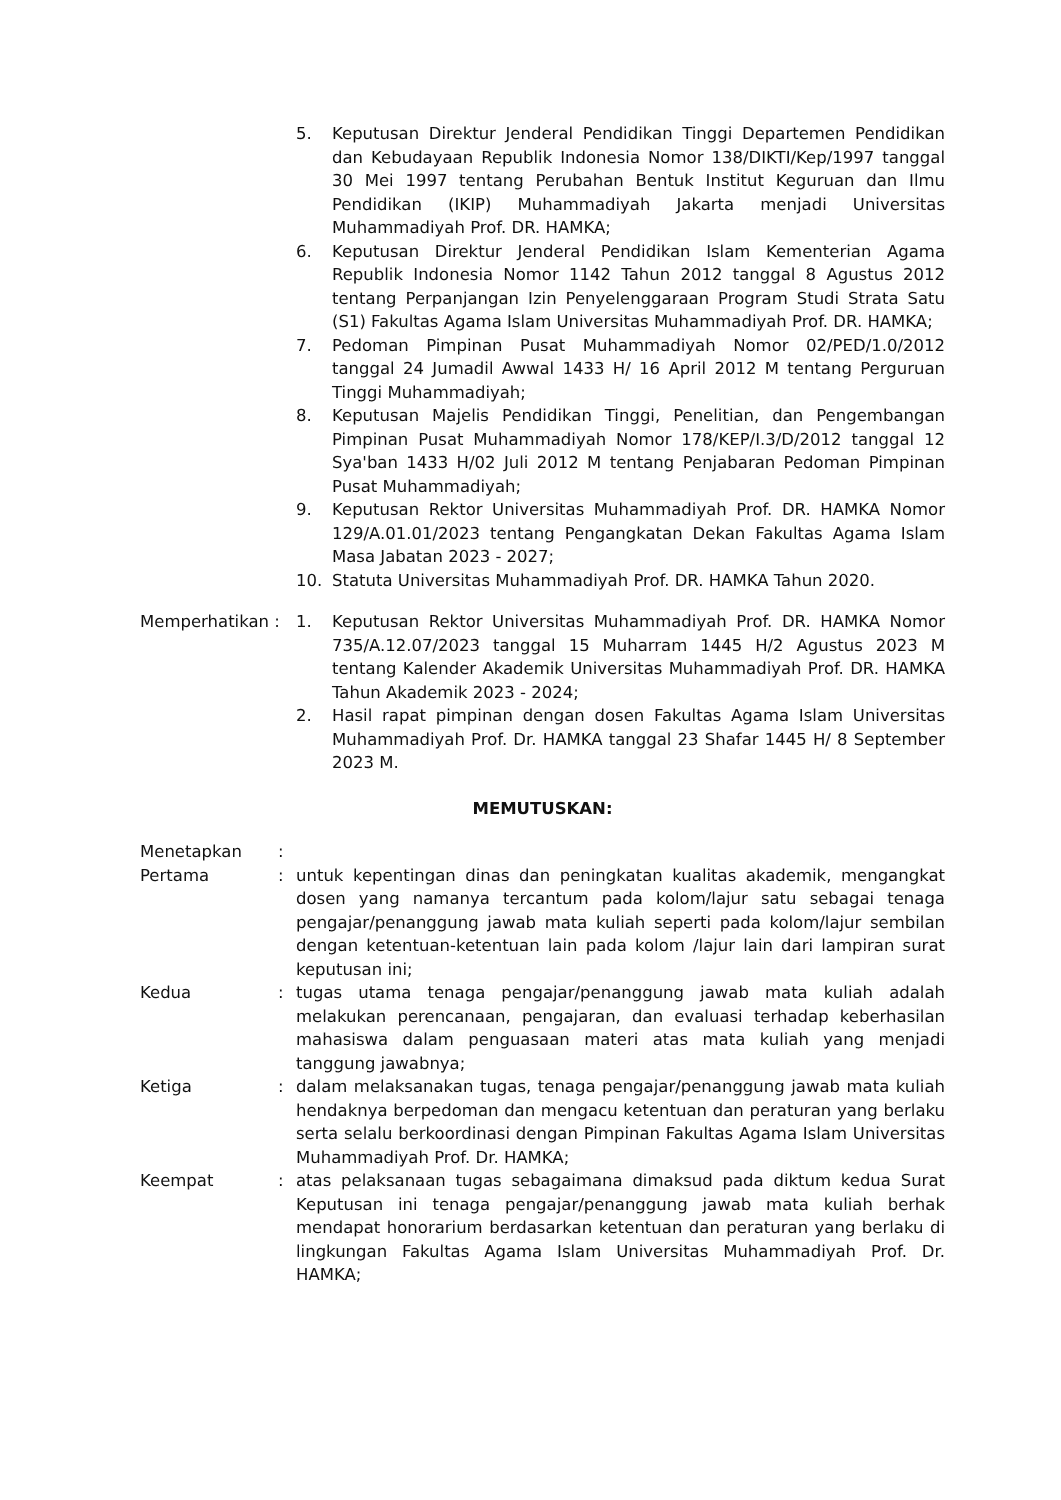5. Keputusan Direktur Jenderal Pendidikan Tinggi Departemen Pendidikan dan Kebudayaan Republik Indonesia Nomor 138/DIKTI/Kep/1997 tanggal 30 Mei 1997 tentang Perubahan Bentuk Institut Keguruan dan Ilmu Pendidikan (IKIP) Muhammadiyah Jakarta menjadi Universitas Muhammadiyah Prof. DR. HAMKA;
6. Keputusan Direktur Jenderal Pendidikan Islam Kementerian Agama Republik Indonesia Nomor 1142 Tahun 2012 tanggal 8 Agustus 2012 tentang Perpanjangan Izin Penyelenggaraan Program Studi Strata Satu (S1) Fakultas Agama Islam Universitas Muhammadiyah Prof. DR. HAMKA;
7. Pedoman Pimpinan Pusat Muhammadiyah Nomor 02/PED/1.0/2012 tanggal 24 Jumadil Awwal 1433 H/ 16 April 2012 M tentang Perguruan Tinggi Muhammadiyah;
8. Keputusan Majelis Pendidikan Tinggi, Penelitian, dan Pengembangan Pimpinan Pusat Muhammadiyah Nomor 178/KEP/I.3/D/2012 tanggal 12 Sya'ban 1433 H/02 Juli 2012 M tentang Penjabaran Pedoman Pimpinan Pusat Muhammadiyah;
9. Keputusan Rektor Universitas Muhammadiyah Prof. DR. HAMKA Nomor 129/A.01.01/2023 tentang Pengangkatan Dekan Fakultas Agama Islam Masa Jabatan 2023 - 2027;
10. Statuta Universitas Muhammadiyah Prof. DR. HAMKA Tahun 2020.
Memperhatikan : 1. Keputusan Rektor Universitas Muhammadiyah Prof. DR. HAMKA Nomor 735/A.12.07/2023 tanggal 15 Muharram 1445 H/2 Agustus 2023 M tentang Kalender Akademik Universitas Muhammadiyah Prof. DR. HAMKA Tahun Akademik 2023 - 2024;
2. Hasil rapat pimpinan dengan dosen Fakultas Agama Islam Universitas Muhammadiyah Prof. Dr. HAMKA tanggal 23 Shafar 1445 H/ 8 September 2023 M.
MEMUTUSKAN:
Menetapkan :
Pertama : untuk kepentingan dinas dan peningkatan kualitas akademik, mengangkat dosen yang namanya tercantum pada kolom/lajur satu sebagai tenaga pengajar/penanggung jawab mata kuliah seperti pada kolom/lajur sembilan dengan ketentuan-ketentuan lain pada kolom /lajur lain dari lampiran surat keputusan ini;
Kedua : tugas utama tenaga pengajar/penanggung jawab mata kuliah adalah melakukan perencanaan, pengajaran, dan evaluasi terhadap keberhasilan mahasiswa dalam penguasaan materi atas mata kuliah yang menjadi tanggung jawabnya;
Ketiga : dalam melaksanakan tugas, tenaga pengajar/penanggung jawab mata kuliah hendaknya berpedoman dan mengacu ketentuan dan peraturan yang berlaku serta selalu berkoordinasi dengan Pimpinan Fakultas Agama Islam Universitas Muhammadiyah Prof. Dr. HAMKA;
Keempat : atas pelaksanaan tugas sebagaimana dimaksud pada diktum kedua Surat Keputusan ini tenaga pengajar/penanggung jawab mata kuliah berhak mendapat honorarium berdasarkan ketentuan dan peraturan yang berlaku di lingkungan Fakultas Agama Islam Universitas Muhammadiyah Prof. Dr. HAMKA;